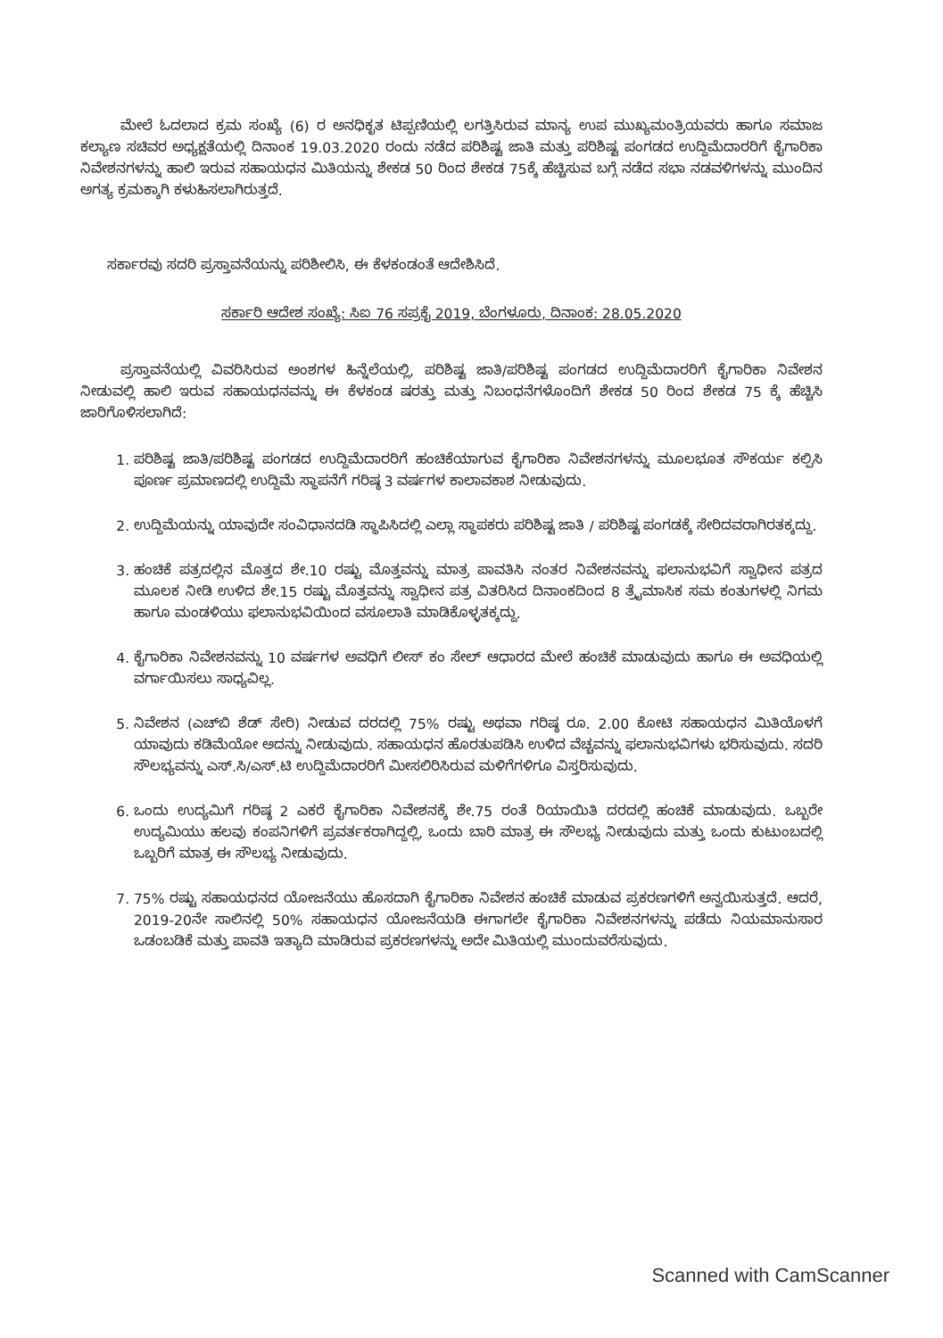ಮೇಲೆ ಓದಲಾದ ಕ್ರಮ ಸಂಖ್ಯೆ (6) ರ ಅನಧಿಕೃತ ಟಿಪ್ಪಣಿಯಲ್ಲಿ ಲಗತ್ತಿಸಿರುವ ಮಾನ್ಯ ಉಪ ಮುಖ್ಯಮಂತ್ರಿಯವರು ಹಾಗೂ ಸಮಾಜ ಕಲ್ಯಾಣ ಸಚಿವರ ಅಧ್ಯಕ್ಷತೆಯಲ್ಲಿ ದಿನಾಂಕ 19.03.2020 ರಂದು ನಡೆದ ಪರಿಶಿಷ್ಟ ಜಾತಿ ಮತ್ತು ಪರಿಶಿಷ್ಟ ಪಂಗಡದ ಉದ್ದಿಮೆದಾರರಿಗೆ ಕೈಗಾರಿಕಾ ನಿವೇಶನಗಳನ್ನು ಹಾಲಿ ಇರುವ ಸಹಾಯಧನ ಮಿತಿಯನ್ನು ಶೇಕಡ 50 ರಿಂದ ಶೇಕಡ 75ಕ್ಕೆ ಹೆಚ್ಚಿಸುವ ಬಗ್ಗೆ ನಡೆದ ಸಭಾ ನಡವಳಿಗಳನ್ನು ಮುಂದಿನ ಅಗತ್ಯ ಕ್ರಮಕ್ಕಾಗಿ ಕಳುಹಿಸಲಾಗಿರುತ್ತದೆ.
ಸರ್ಕಾರವು ಸದರಿ ಪ್ರಸ್ತಾವನೆಯನ್ನು ಪರಿಶೀಲಿಸಿ, ಈ ಕೆಳಕಂಡಂತೆ ಆದೇಶಿಸಿದೆ.
ಸರ್ಕಾರಿ ಆದೇಶ ಸಂಖ್ಯೆ: ಸಿಐ 76 ಸಪ್ರಕೈ 2019, ಬೆಂಗಳೂರು, ದಿನಾಂಕ: 28.05.2020
ಪ್ರಸ್ತಾವನೆಯಲ್ಲಿ ವಿವರಿಸಿರುವ ಅಂಶಗಳ ಹಿನ್ನೆಲೆಯಲ್ಲಿ, ಪರಿಶಿಷ್ಟ ಜಾತಿ/ಪರಿಶಿಷ್ಟ ಪಂಗಡದ ಉದ್ದಿಮೆದಾರರಿಗೆ ಕೈಗಾರಿಕಾ ನಿವೇಶನ ನೀಡುವಲ್ಲಿ ಹಾಲಿ ಇರುವ ಸಹಾಯಧನವನ್ನು ಈ ಕೆಳಕಂಡ ಷರತ್ತು ಮತ್ತು ನಿಬಂಧನೆಗಳೊಂದಿಗೆ ಶೇಕಡ 50 ರಿಂದ ಶೇಕಡ 75 ಕ್ಕೆ ಹೆಚ್ಚಿಸಿ ಜಾರಿಗೊಳಿಸಲಾಗಿದೆ:
1. ಪರಿಶಿಷ್ಟ ಜಾತಿ/ಪರಿಶಿಷ್ಟ ಪಂಗಡದ ಉದ್ದಿಮೆದಾರರಿಗೆ ಹಂಚಿಕೆಯಾಗುವ ಕೈಗಾರಿಕಾ ನಿವೇಶನಗಳನ್ನು ಮೂಲಭೂತ ಸೌಕರ್ಯ ಕಲ್ಪಿಸಿ ಪೂರ್ಣ ಪ್ರಮಾಣದಲ್ಲಿ ಉದ್ದಿಮೆ ಸ್ಥಾಪನೆಗೆ ಗರಿಷ್ಠ 3 ವರ್ಷಗಳ ಕಾಲಾವಕಾಶ ನೀಡುವುದು.
2. ಉದ್ದಿಮೆಯನ್ನು ಯಾವುದೇ ಸಂವಿಧಾನದಡಿ ಸ್ಥಾಪಿಸಿದಲ್ಲಿ ಎಲ್ಲಾ ಸ್ಥಾಪಕರು ಪರಿಶಿಷ್ಟ ಜಾತಿ / ಪರಿಶಿಷ್ಟ ಪಂಗಡಕ್ಕೆ ಸೇರಿದವರಾಗಿರತಕ್ಕದ್ದು.
3. ಹಂಚಿಕೆ ಪತ್ರದಲ್ಲಿನ ಮೊತ್ತದ ಶೇ.10 ರಷ್ಟು ಮೊತ್ತವನ್ನು ಮಾತ್ರ ಪಾವತಿಸಿ ನಂತರ ನಿವೇಶನವನ್ನು ಫಲಾನುಭವಿಗೆ ಸ್ವಾಧೀನ ಪತ್ರದ ಮೂಲಕ ನೀಡಿ ಉಳಿದ ಶೇ.15 ರಷ್ಟು ಮೊತ್ತವನ್ನು ಸ್ವಾಧೀನ ಪತ್ರ ವಿತರಿಸಿದ ದಿನಾಂಕದಿಂದ 8 ತ್ರೈಮಾಸಿಕ ಸಮ ಕಂತುಗಳಲ್ಲಿ ನಿಗಮ ಹಾಗೂ ಮಂಡಳಿಯು ಫಲಾನುಭವಿಯಿಂದ ವಸೂಲಾತಿ ಮಾಡಿಕೊಳ್ಳತಕ್ಕದ್ದು.
4. ಕೈಗಾರಿಕಾ ನಿವೇಶನವನ್ನು 10 ವರ್ಷಗಳ ಅವಧಿಗೆ ಲೀಸ್ ಕಂ ಸೇಲ್ ಆಧಾರದ ಮೇಲೆ ಹಂಚಿಕೆ ಮಾಡುವುದು ಹಾಗೂ ಈ ಅವಧಿಯಲ್ಲಿ ವರ್ಗಾಯಿಸಲು ಸಾಧ್ಯವಿಲ್ಲ.
5. ನಿವೇಶನ (ಎಚ್‌ಬಿ ಶೆಡ್ ಸೇರಿ) ನೀಡುವ ದರದಲ್ಲಿ 75% ರಷ್ಟು ಅಥವಾ ಗರಿಷ್ಠ ರೂ. 2.00 ಕೋಟಿ ಸಹಾಯಧನ ಮಿತಿಯೊಳಗೆ ಯಾವುದು ಕಡಿಮೆಯೋ ಅದನ್ನು ನೀಡುವುದು. ಸಹಾಯಧನ ಹೊರತುಪಡಿಸಿ ಉಳಿದ ವೆಚ್ಚವನ್ನು ಫಲಾನುಭವಿಗಳು ಭರಿಸುವುದು. ಸದರಿ ಸೌಲಭ್ಯವನ್ನು ಎಸ್.ಸಿ/ಎಸ್.ಟಿ ಉದ್ದಿಮೆದಾರರಿಗೆ ಮೀಸಲಿರಿಸಿರುವ ಮಳಿಗೆಗಳಿಗೂ ವಿಸ್ತರಿಸುವುದು.
6. ಒಂದು ಉದ್ಯಮಿಗೆ ಗರಿಷ್ಠ 2 ಎಕರೆ ಕೈಗಾರಿಕಾ ನಿವೇಶನಕ್ಕೆ ಶೇ.75 ರಂತೆ ರಿಯಾಯಿತಿ ದರದಲ್ಲಿ ಹಂಚಿಕೆ ಮಾಡುವುದು. ಒಬ್ಬರೇ ಉದ್ಯಮಿಯು ಹಲವು ಕಂಪನಿಗಳಿಗೆ ಪ್ರವರ್ತಕರಾಗಿದ್ದಲ್ಲಿ, ಒಂದು ಬಾರಿ ಮಾತ್ರ ಈ ಸೌಲಭ್ಯ ನೀಡುವುದು ಮತ್ತು ಒಂದು ಕುಟುಂಬದಲ್ಲಿ ಒಬ್ಬರಿಗೆ ಮಾತ್ರ ಈ ಸೌಲಭ್ಯ ನೀಡುವುದು.
7. 75% ರಷ್ಟು ಸಹಾಯಧನದ ಯೋಜನೆಯು ಹೊಸದಾಗಿ ಕೈಗಾರಿಕಾ ನಿವೇಶನ ಹಂಚಿಕೆ ಮಾಡುವ ಪ್ರಕರಣಗಳಿಗೆ ಅನ್ವಯಿಸುತ್ತದೆ. ಆದರೆ, 2019-20ನೇ ಸಾಲಿನಲ್ಲಿ 50% ಸಹಾಯಧನ ಯೋಜನೆಯಡಿ ಈಗಾಗಲೇ ಕೈಗಾರಿಕಾ ನಿವೇಶನಗಳನ್ನು ಪಡೆದು ನಿಯಮಾನುಸಾರ ಒಡಂಬಡಿಕೆ ಮತ್ತು ಪಾವತಿ ಇತ್ಯಾದಿ ಮಾಡಿರುವ ಪ್ರಕರಣಗಳನ್ನು ಅದೇ ಮಿತಿಯಲ್ಲಿ ಮುಂದುವರೆಸುವುದು.
Scanned with CamScanner